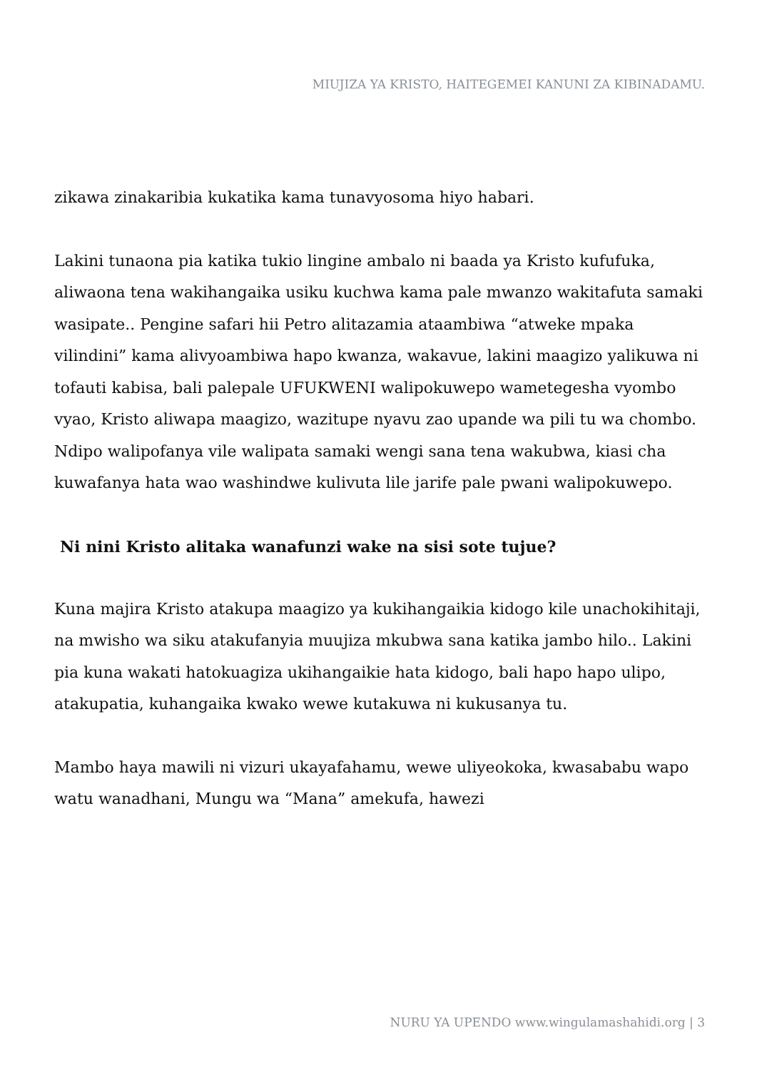MIUJIZA YA KRISTO, HAITEGEMEI KANUNI ZA KIBINADAMU.
zikawa zinakaribia kukatika kama tunavyosoma hiyo habari.
Lakini tunaona pia katika tukio lingine ambalo ni baada ya Kristo kufufuka, aliwaona tena wakihangaika usiku kuchwa kama pale mwanzo wakitafuta samaki wasipate.. Pengine safari hii Petro alitazamia ataambiwa “atweke mpaka vilindini” kama alivyoambiwa hapo kwanza, wakavue, lakini maagizo yalikuwa ni tofauti kabisa, bali palepale UFUKWENI walipokuwepo wametegesha vyombo vyao, Kristo aliwapa maagizo, wazitupe nyavu zao upande wa pili tu wa chombo. Ndipo walipofanya vile walipata samaki wengi sana tena wakubwa, kiasi cha kuwafanya hata wao washindwe kulivuta lile jarife pale pwani walipokuwepo.
Ni nini Kristo alitaka wanafunzi wake na sisi sote tujue?
Kuna majira Kristo atakupa maagizo ya kukihangaikia kidogo kile unachokihitaji, na mwisho wa siku atakufanyia muujiza mkubwa sana katika jambo hilo.. Lakini pia kuna wakati hatokuagiza ukihangaikie hata kidogo, bali hapo hapo ulipo, atakupatia, kuhangaika kwako wewe kutakuwa ni kukusanya tu.
Mambo haya mawili ni vizuri ukayafahamu, wewe uliyeokoka, kwasababu wapo watu wanadhani, Mungu wa “Mana” amekufa, hawezi
NURU YA UPENDO www.wingulamashahidi.org | 3